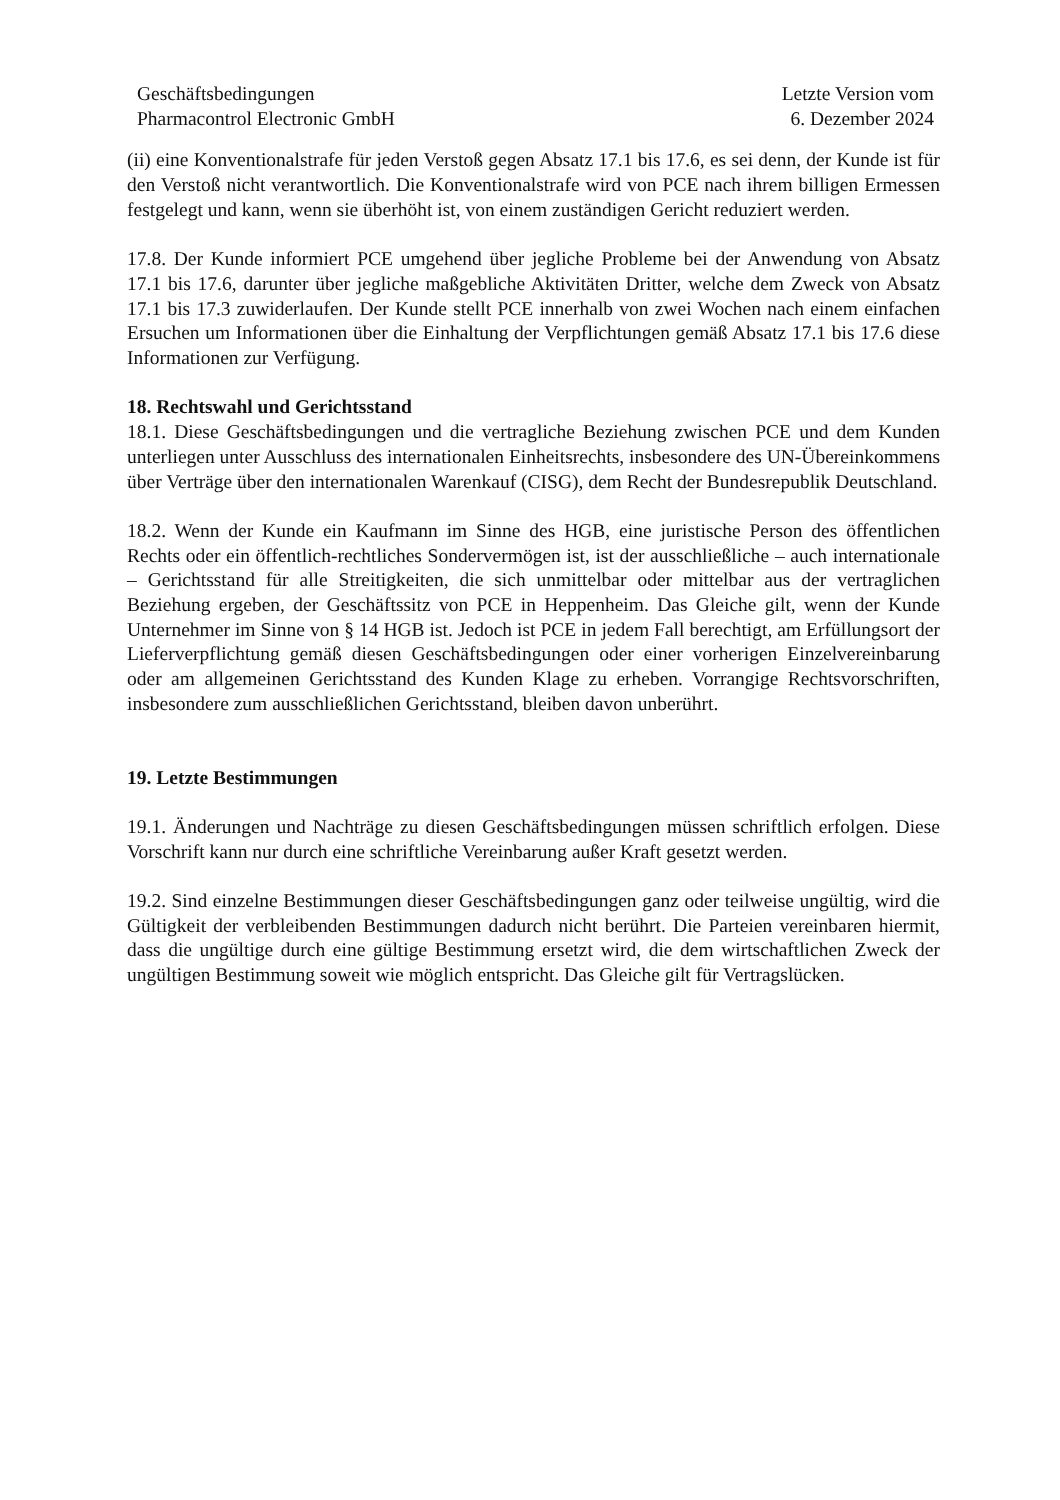Geschäftsbedingungen
Pharmacontrol Electronic GmbH
Letzte Version vom
6. Dezember 2024
(ii) eine Konventionalstrafe für jeden Verstoß gegen Absatz 17.1 bis 17.6, es sei denn, der Kunde ist für den Verstoß nicht verantwortlich. Die Konventionalstrafe wird von PCE nach ihrem billigen Ermessen festgelegt und kann, wenn sie überhöht ist, von einem zuständigen Gericht reduziert werden.
17.8. Der Kunde informiert PCE umgehend über jegliche Probleme bei der Anwendung von Absatz 17.1 bis 17.6, darunter über jegliche maßgebliche Aktivitäten Dritter, welche dem Zweck von Absatz 17.1 bis 17.3 zuwiderlaufen. Der Kunde stellt PCE innerhalb von zwei Wochen nach einem einfachen Ersuchen um Informationen über die Einhaltung der Verpflichtungen gemäß Absatz 17.1 bis 17.6 diese Informationen zur Verfügung.
18. Rechtswahl und Gerichtsstand
18.1. Diese Geschäftsbedingungen und die vertragliche Beziehung zwischen PCE und dem Kunden unterliegen unter Ausschluss des internationalen Einheitsrechts, insbesondere des UN-Übereinkommens über Verträge über den internationalen Warenkauf (CISG), dem Recht der Bundesrepublik Deutschland.
18.2. Wenn der Kunde ein Kaufmann im Sinne des HGB, eine juristische Person des öffentlichen Rechts oder ein öffentlich-rechtliches Sondervermögen ist, ist der ausschließliche – auch internationale – Gerichtsstand für alle Streitigkeiten, die sich unmittelbar oder mittelbar aus der vertraglichen Beziehung ergeben, der Geschäftssitz von PCE in Heppenheim. Das Gleiche gilt, wenn der Kunde Unternehmer im Sinne von § 14 HGB ist. Jedoch ist PCE in jedem Fall berechtigt, am Erfüllungsort der Lieferverpflichtung gemäß diesen Geschäftsbedingungen oder einer vorherigen Einzelvereinbarung oder am allgemeinen Gerichtsstand des Kunden Klage zu erheben. Vorrangige Rechtsvorschriften, insbesondere zum ausschließlichen Gerichtsstand, bleiben davon unberührt.
19. Letzte Bestimmungen
19.1. Änderungen und Nachträge zu diesen Geschäftsbedingungen müssen schriftlich erfolgen. Diese Vorschrift kann nur durch eine schriftliche Vereinbarung außer Kraft gesetzt werden.
19.2. Sind einzelne Bestimmungen dieser Geschäftsbedingungen ganz oder teilweise ungültig, wird die Gültigkeit der verbleibenden Bestimmungen dadurch nicht berührt. Die Parteien vereinbaren hiermit, dass die ungültige durch eine gültige Bestimmung ersetzt wird, die dem wirtschaftlichen Zweck der ungültigen Bestimmung soweit wie möglich entspricht. Das Gleiche gilt für Vertragslücken.